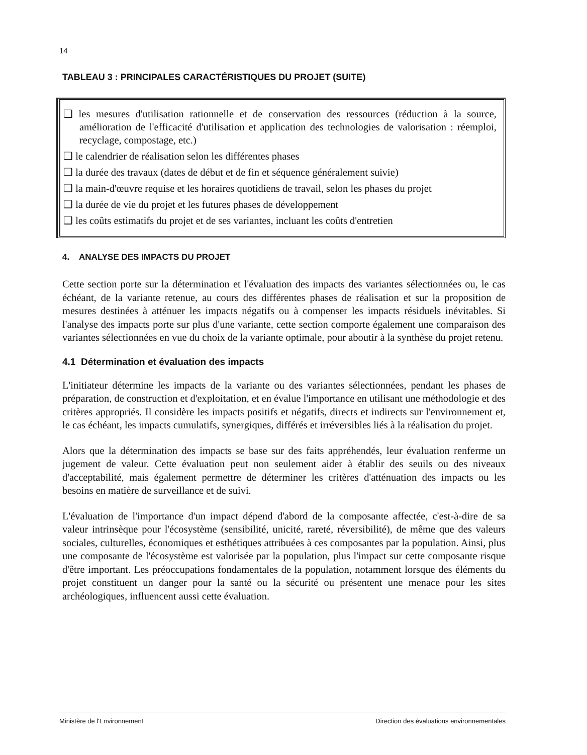14
TABLEAU 3 : PRINCIPALES CARACTÉRISTIQUES DU PROJET (SUITE)
❑ les mesures d'utilisation rationnelle et de conservation des ressources (réduction à la source, amélioration de l'efficacité d'utilisation et application des technologies de valorisation : réemploi, recyclage, compostage, etc.)
❑ le calendrier de réalisation selon les différentes phases
❑ la durée des travaux (dates de début et de fin et séquence généralement suivie)
❑ la main-d'œuvre requise et les horaires quotidiens de travail, selon les phases du projet
❑ la durée de vie du projet et les futures phases de développement
❑ les coûts estimatifs du projet et de ses variantes, incluant les coûts d'entretien
4. ANALYSE DES IMPACTS DU PROJET
Cette section porte sur la détermination et l'évaluation des impacts des variantes sélectionnées ou, le cas échéant, de la variante retenue, au cours des différentes phases de réalisation et sur la proposition de mesures destinées à atténuer les impacts négatifs ou à compenser les impacts résiduels inévitables. Si l'analyse des impacts porte sur plus d'une variante, cette section comporte également une comparaison des variantes sélectionnées en vue du choix de la variante optimale, pour aboutir à la synthèse du projet retenu.
4.1 Détermination et évaluation des impacts
L'initiateur détermine les impacts de la variante ou des variantes sélectionnées, pendant les phases de préparation, de construction et d'exploitation, et en évalue l'importance en utilisant une méthodologie et des critères appropriés. Il considère les impacts positifs et négatifs, directs et indirects sur l'environnement et, le cas échéant, les impacts cumulatifs, synergiques, différés et irréversibles liés à la réalisation du projet.
Alors que la détermination des impacts se base sur des faits appréhendés, leur évaluation renferme un jugement de valeur. Cette évaluation peut non seulement aider à établir des seuils ou des niveaux d'acceptabilité, mais également permettre de déterminer les critères d'atténuation des impacts ou les besoins en matière de surveillance et de suivi.
L'évaluation de l'importance d'un impact dépend d'abord de la composante affectée, c'est-à-dire de sa valeur intrinsèque pour l'écosystème (sensibilité, unicité, rareté, réversibilité), de même que des valeurs sociales, culturelles, économiques et esthétiques attribuées à ces composantes par la population. Ainsi, plus une composante de l'écosystème est valorisée par la population, plus l'impact sur cette composante risque d'être important. Les préoccupations fondamentales de la population, notamment lorsque des éléments du projet constituent un danger pour la santé ou la sécurité ou présentent une menace pour les sites archéologiques, influencent aussi cette évaluation.
Ministère de l'Environnement Direction des évaluations environnementales